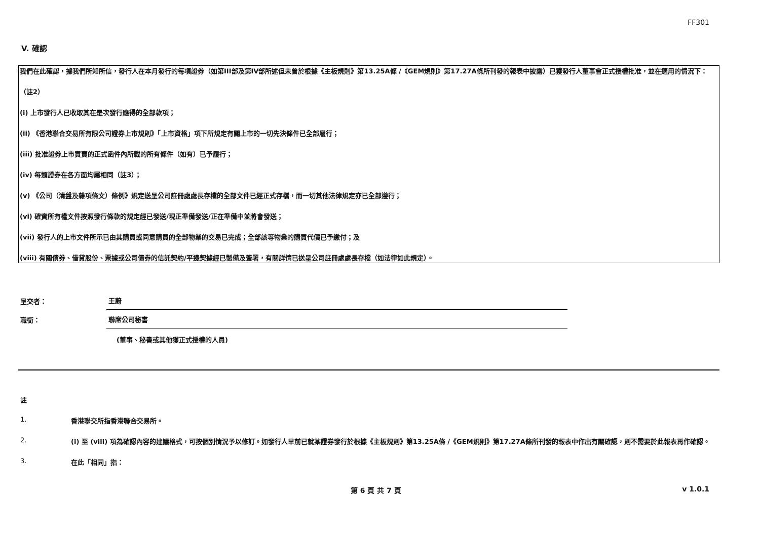FF301
V. 確認
我們在此確認，據我們所知所信，發行人在本月發行的每項證券（如第III部及第IV部所述但未曾於根據《主板規則》第13.25A條 /《GEM規則》第17.27A條所刊發的報表中披露）已獲發行人董事會正式授權批准，並在適用的情況下：
（註2）
(i) 上市發行人已收取其在是次發行應得的全部款項；
(ii) 《香港聯合交易所有限公司證券上市規則》「上市資格」項下所規定有關上市的一切先決條件已全部履行；
(iii) 批准證券上市買賣的正式函件內所載的所有條件（如有）已予履行；
(iv) 每類證券在各方面均屬相同（註3）；
(v) 《公司（清盤及雜項條文）條例》規定送呈公司註冊處處長存檔的全部文件已經正式存檔，而一切其他法律規定亦已全部遵行；
(vi) 確實所有權文件按照發行條款的規定經已發送/現正準備發送/正在準備中並將會發送；
(vii) 發行人的上市文件所示已由其購買或同意購買的全部物業的交易已完成；全部該等物業的購買代價已予繳付；及
(viii) 有關債券、借貸股份、票據或公司債券的信託契約/平邊契據經已製備及簽署，有關詳情已送呈公司註冊處處長存檔（如法律如此規定）。
呈交者：
王蔚
職銜：
聯席公司秘書
(董事、秘書或其他獲正式授權的人員)
註
1. 香港聯交所指香港聯合交易所。
2. (i) 至 (viii) 項為確認內容的建議格式，可按個別情況予以修訂。如發行人早前已就某證券發行於根據《主板規則》第13.25A條 /《GEM規則》第17.27A條所刊發的報表中作出有關確認，則不需要於此報表再作確認。
3. 在此「相同」指：
第 6 頁 共 7 頁 v 1.0.1